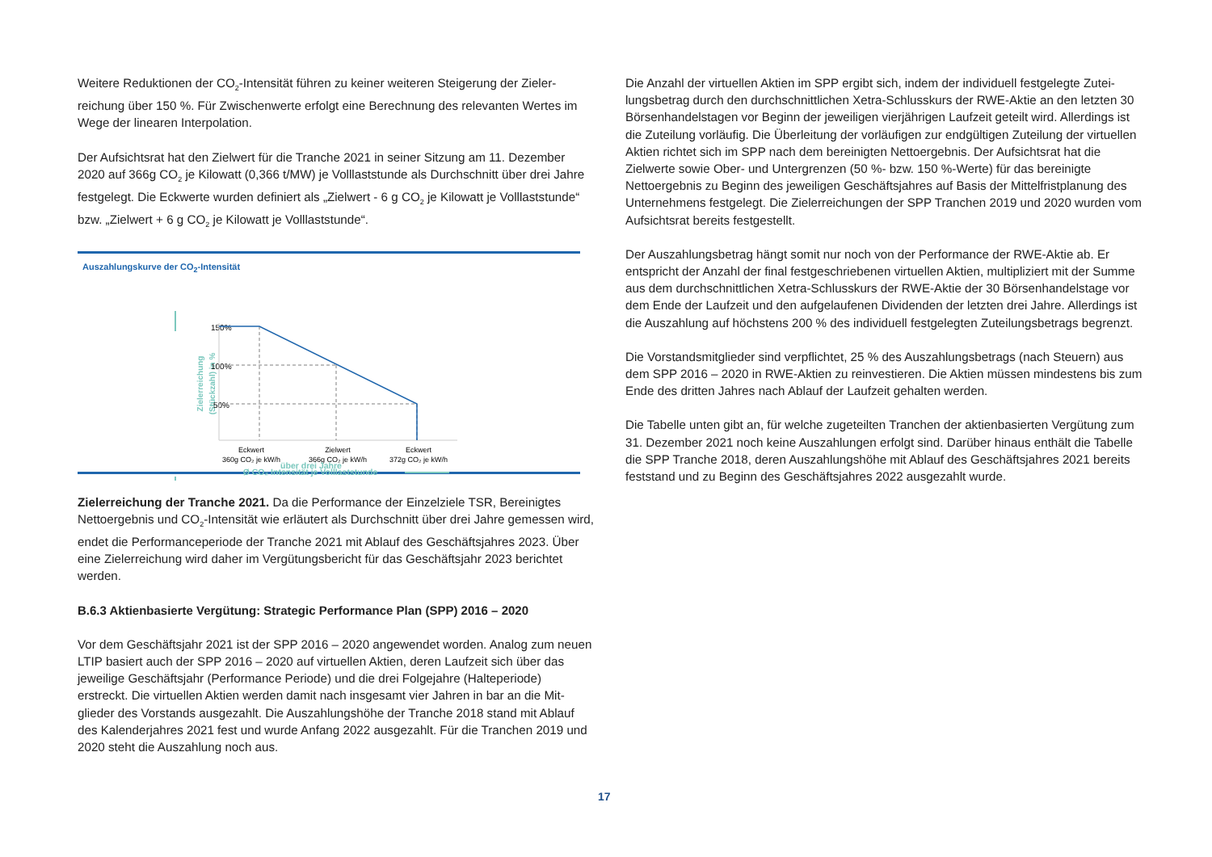Weitere Reduktionen der CO<sub>2</sub>-Intensität führen zu keiner weiteren Steigerung der Zieler­reichung über 150 %. Für Zwischenwerte erfolgt eine Berechnung des relevanten Wertes im Wege der linearen Interpolation.
Der Aufsichtsrat hat den Zielwert für die Tranche 2021 in seiner Sitzung am 11. Dezember 2020 auf 366g CO<sub>2</sub> je Kilowatt (0,366 t/MW) je Volllaststunde als Durchschnitt über drei Jahre festgelegt. Die Eckwerte wurden definiert als „Zielwert - 6 g CO<sub>2</sub> je Kilowatt je Volllast­stunde“ bzw. „Zielwert + 6 g CO<sub>2</sub> je Kilowatt je Volllaststunde“.
Auszahlungskurve der CO<sub>2</sub>-Intensität
Zielerreichung
(Stückzahl) in %
150%
100%
50%
Eckwert
360g CO₂ je kW/h
Zielwert
366g CO₂ je kW/h
Eckwert
372g CO₂ je kW/h
Ø CO₂ Intensität je Volllaststunde
über drei Jahre
Zielerreichung der Tranche 2021. Da die Performance der Einzelziele TSR, Bereinigtes Nettoergebnis und CO<sub>2</sub>-Intensität wie erläutert als Durchschnitt über drei Jahre gemessen wird, endet die Performanceperiode der Tranche 2021 mit Ablauf des Geschäftsjahres 2023. Über eine Zielerreichung wird daher im Vergütungsbericht für das Geschäftsjahr 2023 berichtet werden.
B.6.3 Aktienbasierte Vergütung: Strategic Performance Plan (SPP) 2016 – 2020
Vor dem Geschäftsjahr 2021 ist der SPP 2016 – 2020 angewendet worden. Analog zum neuen LTIP basiert auch der SPP 2016 – 2020 auf virtuellen Aktien, deren Laufzeit sich über das jeweilige Geschäftsjahr (Performance Periode) und die drei Folgejahre (Halteperiode) erstreckt. Die virtuellen Aktien werden damit nach insgesamt vier Jahren in bar an die Mit­glieder des Vorstands ausgezahlt. Die Auszahlungshöhe der Tranche 2018 stand mit Ablauf des Kalenderjahres 2021 fest und wurde Anfang 2022 ausgezahlt. Für die Tranchen 2019 und 2020 steht die Auszahlung noch aus.
Die Anzahl der virtuellen Aktien im SPP ergibt sich, indem der individuell festgelegte Zutei­lungsbetrag durch den durchschnittlichen Xetra-Schlusskurs der RWE-Aktie an den letzten 30 Börsenhandelstagen vor Beginn der jeweiligen vierjährigen Laufzeit geteilt wird. Aller­dings ist die Zuteilung vorläufig. Die Überleitung der vorläufigen zur endgültigen Zuteilung der virtuellen Aktien richtet sich im SPP nach dem bereinigten Nettoergebnis. Der Aufsichts­rat hat die Zielwerte sowie Ober- und Untergrenzen (50 %- bzw. 150 %-Werte) für das bereinigte Nettoergebnis zu Beginn des jeweiligen Geschäftsjahres auf Basis der Mittelfrist­planung des Unternehmens festgelegt. Die Zielerreichungen der SPP Tranchen 2019 und 2020 wurden vom Aufsichtsrat bereits festgestellt.
Der Auszahlungsbetrag hängt somit nur noch von der Performance der RWE-Aktie ab. Er entspricht der Anzahl der final festgeschriebenen virtuellen Aktien, multipliziert mit der Summe aus dem durchschnittlichen Xetra-Schlusskurs der RWE-Aktie der 30 Börsenhandels­tage vor dem Ende der Laufzeit und den aufgelaufenen Dividenden der letzten drei Jahre. Allerdings ist die Auszahlung auf höchstens 200 % des individuell festgelegten Zuteilungs­betrags begrenzt.
Die Vorstandsmitglieder sind verpflichtet, 25 % des Auszahlungsbetrags (nach Steuern) aus dem SPP 2016 – 2020 in RWE-Aktien zu reinvestieren. Die Aktien müssen mindestens bis zum Ende des dritten Jahres nach Ablauf der Laufzeit gehalten werden.
Die Tabelle unten gibt an, für welche zugeteilten Tranchen der aktienbasierten Vergütung zum 31. Dezember 2021 noch keine Auszahlungen erfolgt sind. Darüber hinaus enthält die Tabelle die SPP Tranche 2018, deren Auszahlungshöhe mit Ablauf des Geschäftsjahres 2021 bereits feststand und zu Beginn des Geschäftsjahres 2022 ausgezahlt wurde.
17